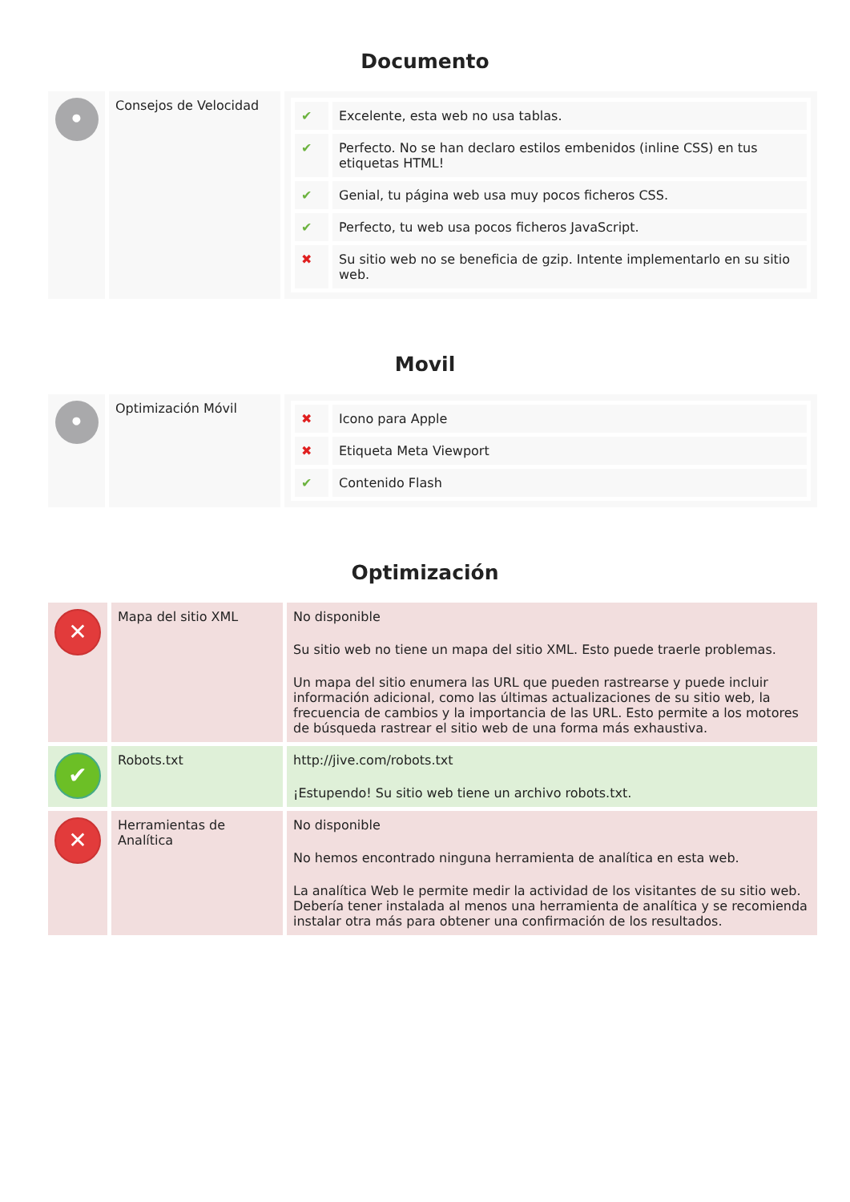Documento
| • | Consejos de Velocidad | / ✔ / Excelente, esta web no usa tablas. / / ✔ / Perfecto. No se han declaro estilos embenidos (inline CSS) en tus etiquetas HTML! / / ✔ / Genial, tu página web usa muy pocos ficheros CSS. / / ✔ / Perfecto, tu web usa pocos ficheros JavaScript. / / ✖ / Su sitio web no se beneficia de gzip. Intente implementarlo en su sitio web. / |
Movil
| • | Optimización Móvil | / ✖ / Icono para Apple / / ✖ / Etiqueta Meta Viewport / / ✔ / Contenido Flash / |
Optimización
| ✕ | Mapa del sitio XML | No disponible Su sitio web no tiene un mapa del sitio XML. Esto puede traerle problemas. Un mapa del sitio enumera las URL que pueden rastrearse y puede incluir información adicional, como las últimas actualizaciones de su sitio web, la frecuencia de cambios y la importancia de las URL. Esto permite a los motores de búsqueda rastrear el sitio web de una forma más exhaustiva. |
| ✔ | Robots.txt | http://jive.com/robots.txt ¡Estupendo! Su sitio web tiene un archivo robots.txt. |
| ✕ | Herramientas de Analítica | No disponible No hemos encontrado ninguna herramienta de analítica en esta web. La analítica Web le permite medir la actividad de los visitantes de su sitio web. Debería tener instalada al menos una herramienta de analítica y se recomienda instalar otra más para obtener una confirmación de los resultados. |